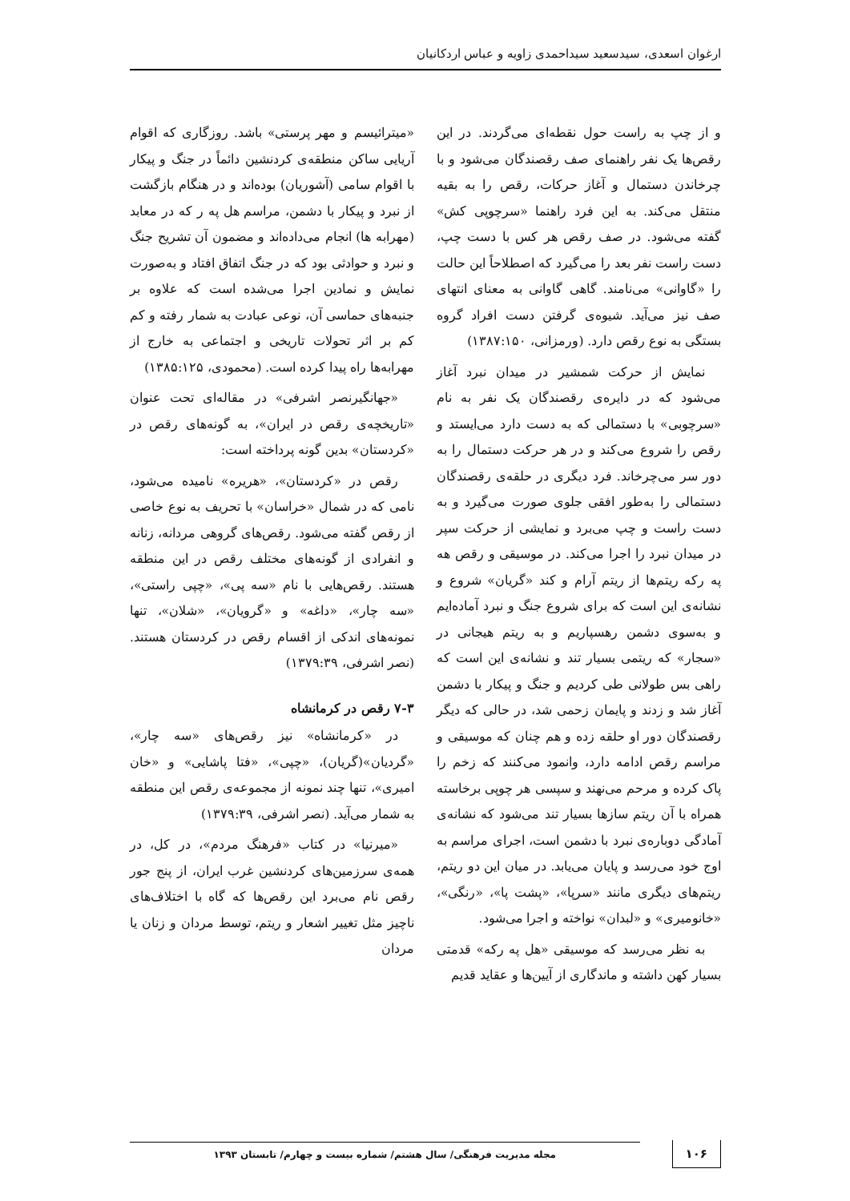ارغوان اسعدی، سیدسعید سیداحمدی زاویه و عباس اردکانیان
و از چپ به راست حول نقطه‌ای می‌گردند. در این رقص‌ها یک نفر راهنمای صف رقصندگان می‌شود و با چرخاندن دستمال و آغاز حرکات، رقص را به بقیه منتقل می‌کند. به این فرد راهنما «سرچوپی کش» گفته می‌شود. در صف رقص هر کس با دست چپ، دست راست نفر بعد را می‌گیرد که اصطلاحاً این حالت را «گاوانی» می‌نامند. گاهی گاوانی به معنای انتهای صف نیز می‌آید. شیوه‌ی گرفتن دست افراد گروه بستگی به نوع رقص دارد. (ورمزانی، ۱۳۸۷:۱۵۰)
نمایش از حرکت شمشیر در میدان نبرد آغاز می‌شود که در دایره‌ی رقصندگان یک نفر به نام «سرچوبی» با دستمالی که به دست دارد می‌ایستد و رقص را شروع می‌کند و در هر حرکت دستمال را به دور سر می‌چرخاند. فرد دیگری در حلقه‌ی رقصندگان دستمالی را به‌طور افقی جلوی صورت می‌گیرد و به دست راست و چپ می‌برد و نمایشی از حرکت سپر در میدان نبرد را اجرا می‌کند. در موسیقی و رقص هه په رکه ریتم‌ها از ریتم آرام و کند «گریان» شروع و نشانه‌ی این است که برای شروع جنگ و نبرد آماده‌ایم و به‌سوی دشمن رهسپاریم و به ریتم هیجانی در «سجار» که ریتمی بسیار تند و نشانه‌ی این است که راهی بس طولانی طی کردیم و جنگ و پیکار با دشمن آغاز شد و زدند و پایمان زحمی شد، در حالی که دیگر رقصندگان دور او حلقه زده و هم چنان که موسیقی و مراسم رقص ادامه دارد، وانمود می‌کنند که زخم را پاک کرده و مرحم می‌نهند و سپسی هر چوپی برخاسته همراه با آن ریتم سازها بسیار تند می‌شود که نشانه‌ی آمادگی دوباره‌ی نبرد با دشمن است، اجرای مراسم به اوج خود می‌رسد و پایان می‌یابد. در میان این دو ریتم، ریتم‌های دیگری مانند «سرپا»، «پشت پا»، «رنگی»، «خانومیری» و «لبدان» نواخته و اجرا می‌شود.
به نظر می‌رسد که موسیقی «هل په رکه» قدمتی بسیار کهن داشته و ماندگاری از آیین‌ها و عقاید قدیم
«میترائیسم و مهر پرستی» باشد. روزگاری که اقوام آریایی ساکن منطقه‌ی کردنشین دائماً در جنگ و پیکار با اقوام سامی (آشوریان) بوده‌اند و در هنگام بازگشت از نبرد و پیکار با دشمن، مراسم هل په ر که در معابد (مهرابه ها) انجام می‌داده‌اند و مضمون آن تشریح جنگ و نبرد و حوادثی بود که در جنگ اتفاق افتاد و به‌صورت نمایش و نمادین اجرا می‌شده است که علاوه بر جنبه‌های حماسی آن، نوعی عبادت به شمار رفته و کم کم بر اثر تحولات تاریخی و اجتماعی به خارج از مهرابه‌ها راه پیدا کرده است. (محمودی، ۱۳۸۵:۱۲۵)
«جهانگیرنصر اشرفی» در مقاله‌ای تحت عنوان «تاریخچه‌ی رقص در ایران»، به گونه‌های رقص در «کردستان» بدین گونه پرداخته است:
رقص در «کردستان»، «هریره» نامیده می‌شود، نامی که در شمال «خراسان» با تحریف به نوع خاصی از رقص گفته می‌شود. رقص‌های گروهی مردانه، زنانه و انفرادی از گونه‌های مختلف رقص در این منطقه هستند. رقص‌هایی با نام «سه پی»، «چپی راستی»، «سه چار»، «داغه» و «گرویان»، «شلان»، تنها نمونه‌های اندکی از اقسام رقص در کردستان هستند. (نصر اشرفی، ۱۳۷۹:۳۹)
۷-۳ رقص در کرمانشاه
در «کرمانشاه» نیز رقص‌های «سه چار»، «گردیان»(گریان)، «چپی»، «فتا پاشایی» و «خان امیری»، تنها چند نمونه از مجموعه‌ی رقص این منطقه به شمار می‌آید. (نصر اشرفی، ۱۳۷۹:۳۹)
«میرنیا» در کتاب «فرهنگ مردم»، در کل، در همه‌ی سرزمین‌های کردنشین غرب ایران، از پنج جور رقص نام می‌برد این رقص‌ها که گاه با اختلاف‌های ناچیز مثل تغییر اشعار و ریتم، توسط مردان و زنان یا مردان
۱۰۶
مجله مدیریت فرهنگی/ سال هشتم/ شماره بیست و چهارم/ تابستان ۱۳۹۳